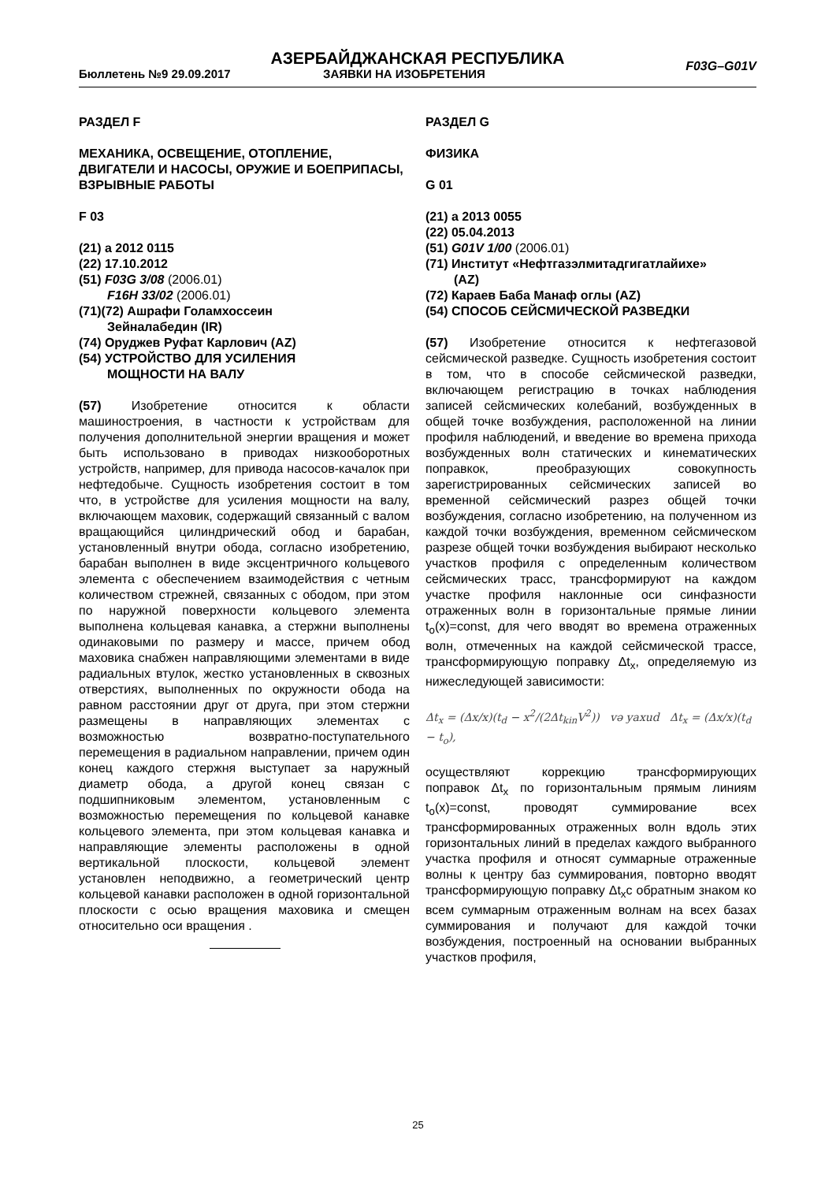АЗЕРБАЙДЖАНСКАЯ РЕСПУБЛИКА
Бюллетень №9 29.09.2017 ЗАЯВКИ НА ИЗОБРЕТЕНИЯ
F03G–G01V
РАЗДЕЛ F
МЕХАНИКА, ОСВЕЩЕНИЕ, ОТОПЛЕНИЕ, ДВИГАТЕЛИ И НАСОСЫ, ОРУЖИЕ И БОЕПРИПАСЫ, ВЗРЫВНЫЕ РАБОТЫ
F 03
(21) a 2012 0115
(22) 17.10.2012
(51) F03G 3/08 (2006.01)
F16H 33/02 (2006.01)
(71)(72) Ашрафи Голамхоссеин
Зейналабедин (IR)
(74) Оруджев Руфат Карлович (AZ)
(54) УСТРОЙСТВО ДЛЯ УСИЛЕНИЯ
МОЩНОСТИ НА ВАЛУ
(57) Изобретение относится к области машиностроения, в частности к устройствам для получения дополнительной энергии вращения и может быть использовано в приводах низкооборотных устройств, например, для привода насосов-качалок при нефтедобыче. Сущность изобретения состоит в том что, в устройстве для усиления мощности на валу, включающем маховик, содержащий связанный с валом вращающийся цилиндрический обод и барабан, установленный внутри обода, согласно изобретению, барабан выполнен в виде эксцентричного кольцевого элемента с обеспечением взаимодействия с четным количеством стрежней, связанных с ободом, при этом по наружной поверхности кольцевого элемента выполнена кольцевая канавка, а стержни выполнены одинаковыми по размеру и массе, причем обод маховика снабжен направляющими элементами в виде радиальных втулок, жестко установленных в сквозных отверстиях, выполненных по окружности обода на равном расстоянии друг от друга, при этом стержни размещены в направляющих элементах с возможностью возвратно-поступательного перемещения в радиальном направлении, причем один конец каждого стержня выступает за наружный диаметр обода, а другой конец связан с подшипниковым элементом, установленным с возможностью перемещения по кольцевой канавке кольцевого элемента, при этом кольцевая канавка и направляющие элементы расположены в одной вертикальной плоскости, кольцевой элемент установлен неподвижно, а геометрический центр кольцевой канавки расположен в одной горизонтальной плоскости с осью вращения маховика и смещен относительно оси вращения .
РАЗДЕЛ G
ФИЗИКА
G 01
(21) a 2013 0055
(22) 05.04.2013
(51) G01V 1/00 (2006.01)
(71) Институт «Нефтгазэлмитадгигатлайихе»
(AZ)
(72) Караев Баба Манаф оглы (AZ)
(54) СПОСОБ СЕЙСМИЧЕСКОЙ РАЗВЕДКИ
(57) Изобретение относится к нефтегазовой сейсмической разведке. Сущность изобретения состоит в том, что в способе сейсмической разведки, включающем регистрацию в точках наблюдения записей сейсмических колебаний, возбужденных в общей точке возбуждения, расположенной на линии профиля наблюдений, и введение во времена прихода возбужденных волн статических и кинематических поправкок, преобразующих совокупность зарегистрированных сейсмических записей во временной сейсмический разрез общей точки возбуждения, согласно изобретению, на полученном из каждой точки возбуждения, временном сейсмическом разрезе общей точки возбуждения выбирают несколько участков профиля с определенным количеством сейсмических трасс, трансформируют на каждом участке профиля наклонные оси синфазности отраженных волн в горизонтальные прямые линии t<sub>o</sub>(x)=const, для чего вводят во времена отраженных волн, отмеченных на каждой сейсмической трассе, трансформирующую поправку Δt<sub>x</sub>, определяемую из нижеследующей зависимости:
Δt<sub>x</sub> = (Δx/x)(t<sub>d</sub> − x<sup>2</sup>/(2Δt<sub>kin</sub>V<sup>2</sup>)) və yaxud Δt<sub>x</sub> = (Δx/x)(t<sub>d</sub> − t<sub>o</sub>),
осуществляют коррекцию трансформирующих поправок Δt<sub>x</sub> по горизонтальным прямым линиям t<sub>o</sub>(x)=const, проводят суммирование всех трансформированных отраженных волн вдоль этих горизонтальных линий в пределах каждого выбранного участка профиля и относят суммарные отраженные волны к центру баз суммирования, повторно вводят трансформирующую поправку Δt<sub>x</sub>с обратным знаком ко всем суммарным отраженным волнам на всех базах суммирования и получают для каждой точки возбуждения, построенный на основании выбранных участков профиля,
25